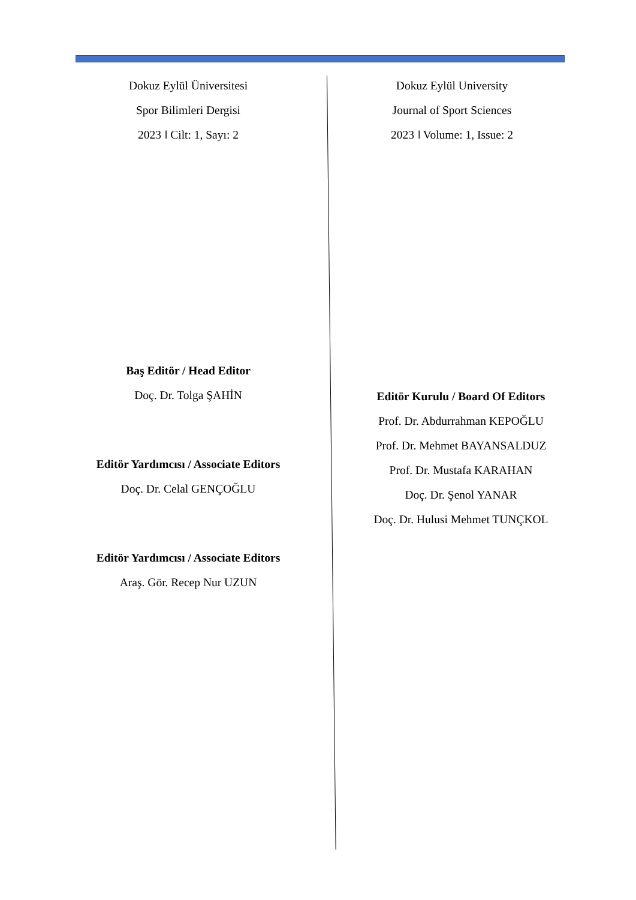Dokuz Eylül Üniversitesi
Spor Bilimleri Dergisi
2023 ‖ Cilt: 1, Sayı: 2
Baş Editör / Head Editor
Doç. Dr. Tolga ŞAHİN
Editör Yardımcısı / Associate Editors
Doç. Dr. Celal GENÇOĞLU
Editör Yardımcısı / Associate Editors
Araş. Gör. Recep Nur UZUN
Dokuz Eylül University
Journal of Sport Sciences
2023 ‖ Volume: 1, Issue: 2
Editör Kurulu / Board Of Editors
Prof. Dr. Abdurrahman KEPOĞLU
Prof. Dr. Mehmet BAYANSALDUZ
Prof. Dr. Mustafa KARAHAN
Doç. Dr. Şenol YANAR
Doç. Dr. Hulusi Mehmet TUNÇKOL